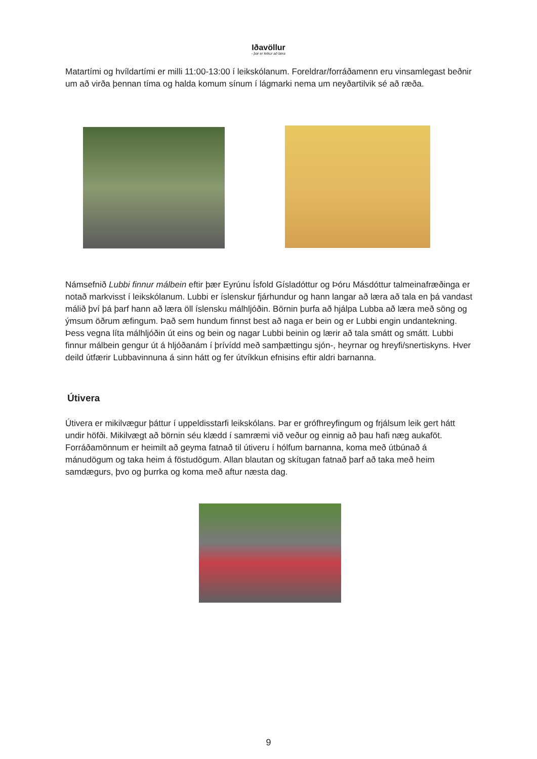Iðavöllur
- þar er leikur að læra
Matartími og hvíldartími er milli 11:00-13:00 í leikskólanum. Foreldrar/forráðamenn eru vinsamlegast beðnir um að virða þennan tíma og halda komum sínum í lágmarki nema um neyðartilvik sé að ræða.
Námsefnið Lubbi finnur málbein eftir þær Eyrúnu Ísfold Gísladóttur og Þóru Másdóttur talmeinafræðinga er notað markvisst í leikskólanum. Lubbi er íslenskur fjárhundur og hann langar að læra að tala en þá vandast málið því þá þarf hann að læra öll íslensku málhljóðin. Börnin þurfa að hjálpa Lubba að læra með söng og ýmsum öðrum æfingum. Það sem hundum finnst best að naga er bein og er Lubbi engin undantekning. Þess vegna líta málhljóðin út eins og bein og nagar Lubbi beinin og lærir að tala smátt og smátt. Lubbi finnur málbein gengur út á hljóðanám í þrívídd með samþættingu sjón-, heyrnar og hreyfi/snertiskyns. Hver deild útfærir Lubbavinnuna á sinn hátt og fer útvíkkun efnisins eftir aldri barnanna.
Útivera
Útivera er mikilvægur þáttur í uppeldisstarfi leikskólans. Þar er grófhreyfingum og frjálsum leik gert hátt undir höfði. Mikilvægt að börnin séu klædd í samræmi við veður og einnig að þau hafi næg aukaföt. Forráðamönnum er heimilt að geyma fatnað til útiveru í hólfum barnanna, koma með útbúnað á mánudögum og taka heim á föstudögum. Allan blautan og skítugan fatnað þarf að taka með heim samdægurs, þvo og þurrka og koma með aftur næsta dag.
9